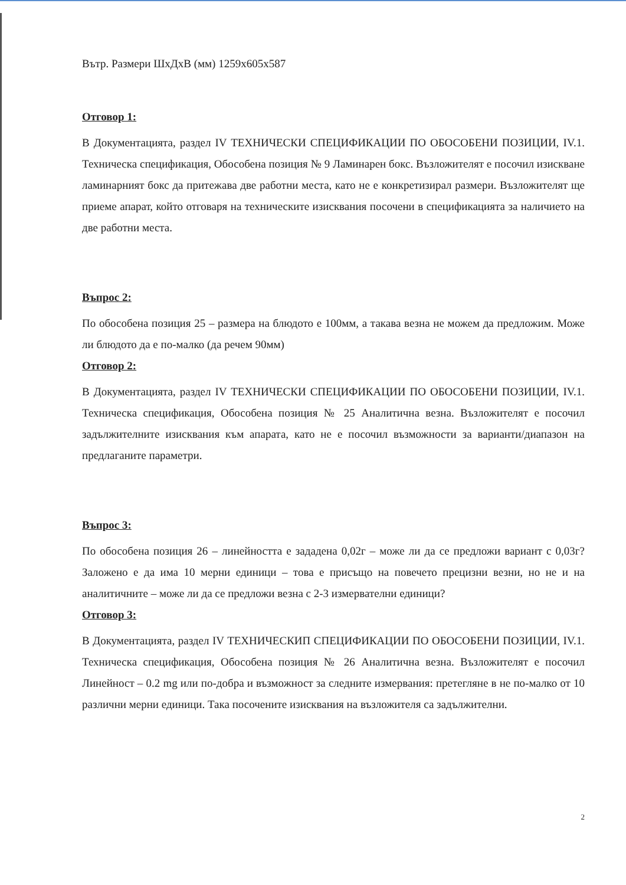Вътр. Размери ШхДхВ (мм) 1259х605х587
Отговор 1:
В Документацията, раздел IV ТЕХНИЧЕСКИ СПЕЦИФИКАЦИИ ПО ОБОСОБЕНИ ПОЗИЦИИ, IV.1. Техническа спецификация, Обособена позиция № 9 Ламинарен бокс. Възложителят е посочил изискване ламинарният бокс да притежава две работни места, като не е конкретизирал размери. Възложителят ще приеме апарат, който отговаря на техническите изисквания посочени в спецификацията за наличието на две работни места.
Въпрос 2:
По обособена позиция 25 – размера на блюдото е 100мм, а такава везна не можем да предложим. Може ли блюдото да е по-малко (да речем 90мм)
Отговор 2:
В Документацията, раздел IV ТЕХНИЧЕСКИ СПЕЦИФИКАЦИИ ПО ОБОСОБЕНИ ПОЗИЦИИ, IV.1. Техническа спецификация, Обособена позиция № 25 Аналитична везна. Възложителят е посочил задължителните изисквания към апарата, като не е посочил възможности за варианти/диапазон на предлаганите параметри.
Въпрос 3:
По обособена позиция 26 – линейността е зададена 0,02г – може ли да се предложи вариант с 0,03г? Заложено е да има 10 мерни единици – това е присъщо на повечето прецизни везни, но не и на аналитичните – може ли да се предложи везна с 2-3 измервателни единици?
Отговор 3:
В Документацията, раздел IV ТЕХНИЧЕСКИП СПЕЦИФИКАЦИИ ПО ОБОСОБЕНИ ПОЗИЦИИ, IV.1. Техническа спецификация, Обособена позиция № 26 Аналитична везна. Възложителят е посочил Линейност – 0.2 mg или по-добра и възможност за следните измервания: претегляне в не по-малко от 10 различни мерни единици. Така посочените изисквания на възложителя са задължителни.
2